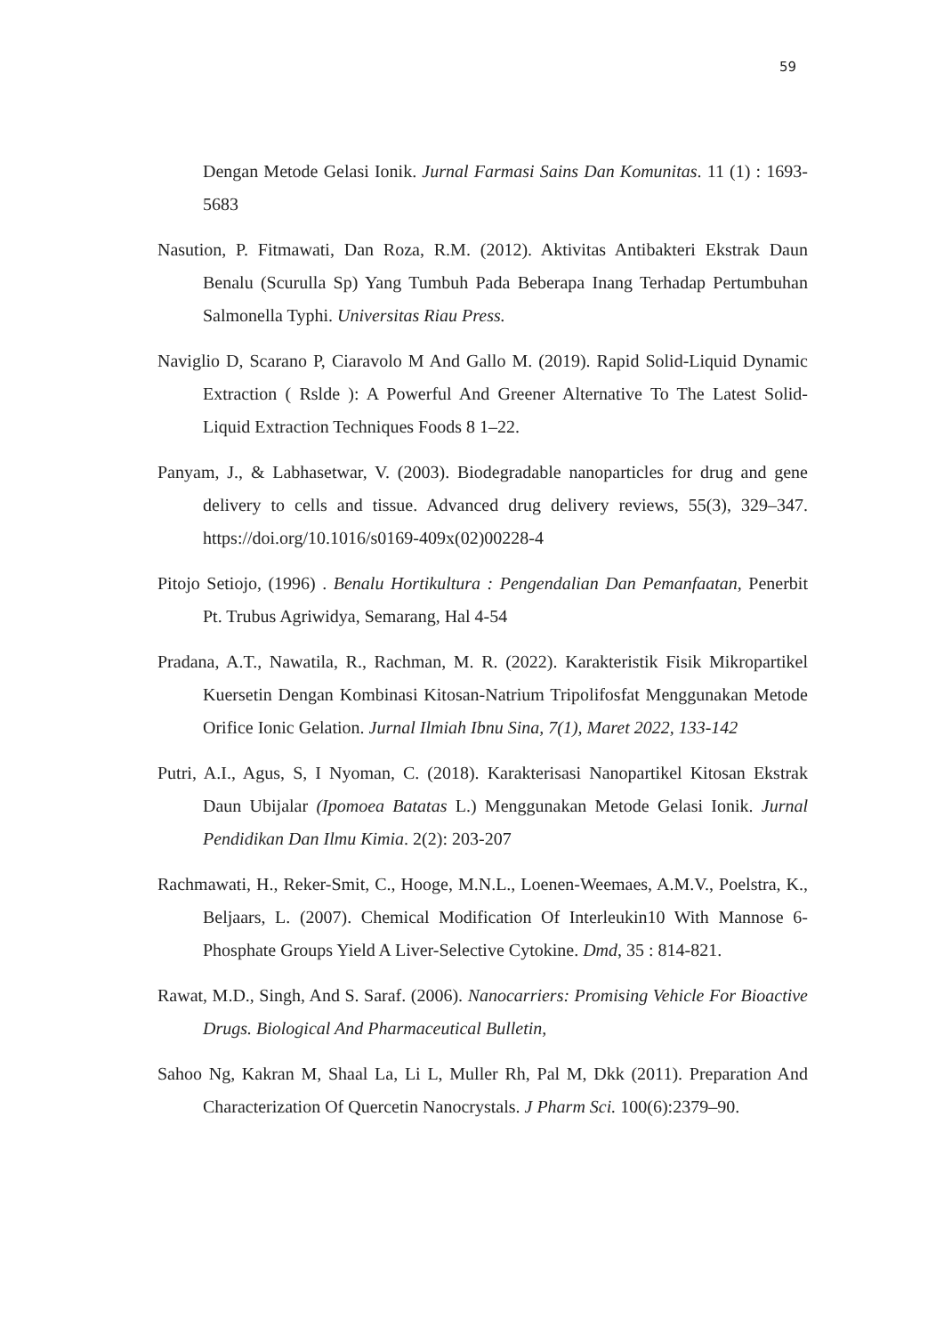59
Dengan Metode Gelasi Ionik. Jurnal Farmasi Sains Dan Komunitas. 11 (1) : 1693-5683
Nasution, P. Fitmawati, Dan Roza, R.M. (2012). Aktivitas Antibakteri Ekstrak Daun Benalu (Scurulla Sp) Yang Tumbuh Pada Beberapa Inang Terhadap Pertumbuhan Salmonella Typhi. Universitas Riau Press.
Naviglio D, Scarano P, Ciaravolo M And Gallo M. (2019). Rapid Solid-Liquid Dynamic Extraction ( Rslde ): A Powerful And Greener Alternative To The Latest Solid-Liquid Extraction Techniques Foods 8 1–22.
Panyam, J., & Labhasetwar, V. (2003). Biodegradable nanoparticles for drug and gene delivery to cells and tissue. Advanced drug delivery reviews, 55(3), 329–347. https://doi.org/10.1016/s0169-409x(02)00228-4
Pitojo Setiojo, (1996) . Benalu Hortikultura : Pengendalian Dan Pemanfaatan, Penerbit Pt. Trubus Agriwidya, Semarang, Hal 4-54
Pradana, A.T., Nawatila, R., Rachman, M. R. (2022). Karakteristik Fisik Mikropartikel Kuersetin Dengan Kombinasi Kitosan-Natrium Tripolifosfat Menggunakan Metode Orifice Ionic Gelation. Jurnal Ilmiah Ibnu Sina, 7(1), Maret 2022, 133-142
Putri, A.I., Agus, S, I Nyoman, C. (2018). Karakterisasi Nanopartikel Kitosan Ekstrak Daun Ubijalar (Ipomoea Batatas L.) Menggunakan Metode Gelasi Ionik. Jurnal Pendidikan Dan Ilmu Kimia. 2(2): 203-207
Rachmawati, H., Reker-Smit, C., Hooge, M.N.L., Loenen-Weemaes, A.M.V., Poelstra, K., Beljaars, L. (2007). Chemical Modification Of Interleukin10 With Mannose 6-Phosphate Groups Yield A Liver-Selective Cytokine. Dmd, 35 : 814-821.
Rawat, M.D., Singh, And S. Saraf. (2006). Nanocarriers: Promising Vehicle For Bioactive Drugs. Biological And Pharmaceutical Bulletin,
Sahoo Ng, Kakran M, Shaal La, Li L, Muller Rh, Pal M, Dkk (2011). Preparation And Characterization Of Quercetin Nanocrystals. J Pharm Sci. 100(6):2379–90.